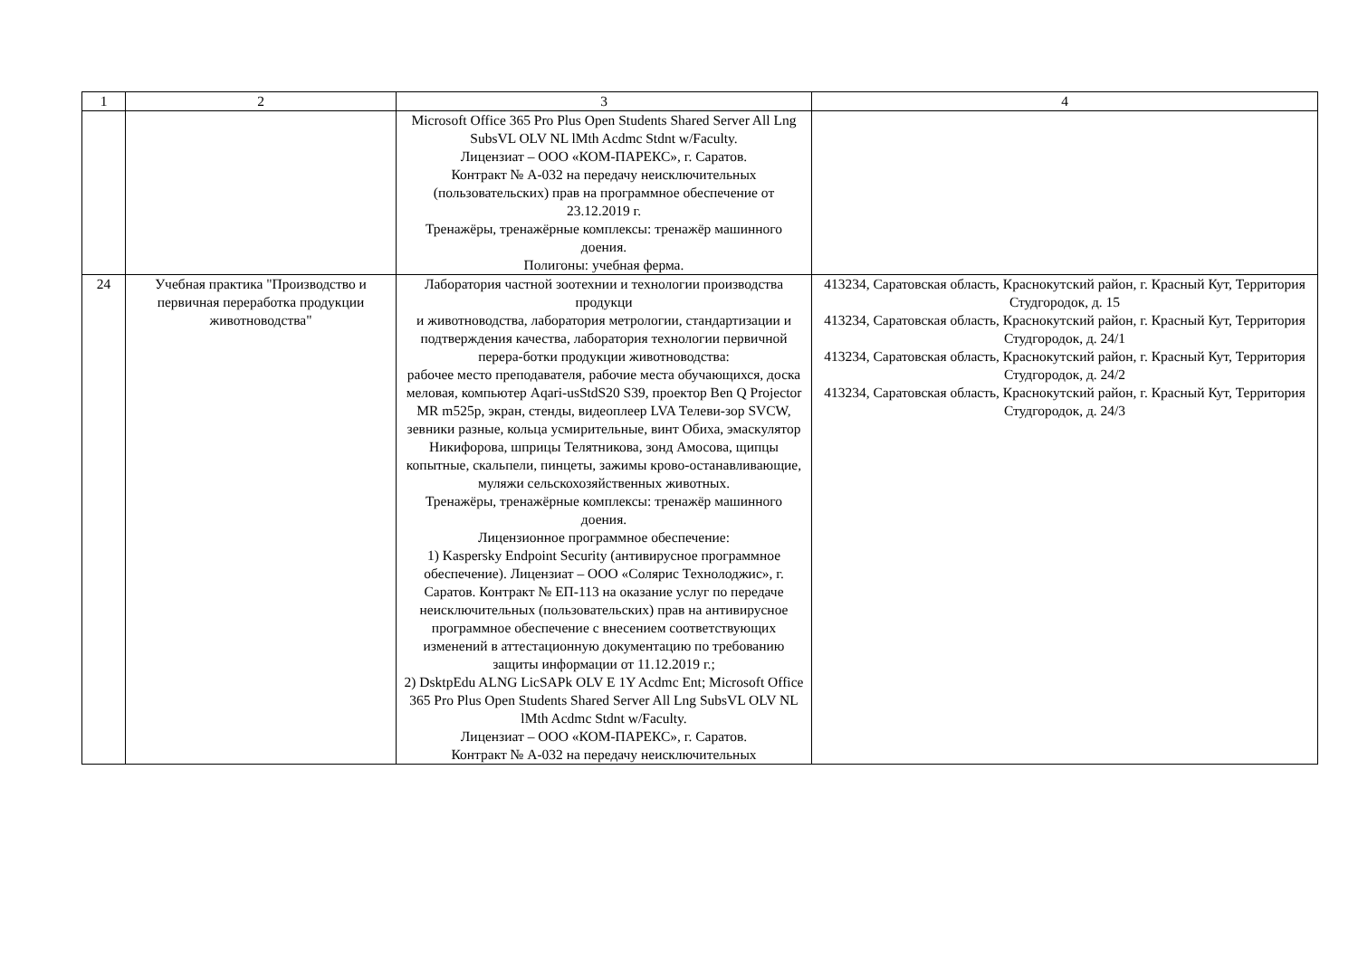| 1 | 2 | 3 | 4 |
| --- | --- | --- | --- |
| | | Microsoft Office 365 Pro Plus Open Students Shared Server All Lng SubsVL OLV NL lMth Acdmc Stdnt w/Faculty. Лицензиат – ООО «КОМ-ПАРЕКС», г. Саратов. Контракт № А-032 на передачу неисключительных (пользовательских) прав на программное обеспечение от 23.12.2019 г. Тренажёры, тренажёрные комплексы: тренажёр машинного доения. Полигоны: учебная ферма. | |
| 24 | Учебная практика "Производство и первичная переработка продукции животноводства" | Лаборатория частной зоотехнии и технологии производства продукци и животноводства, лаборатория метрологии, стандартизации и подтверждения качества, лаборатория технологии первичной перера-ботки продукции животноводства: рабочее место преподавателя, рабочие места обучающихся, доска меловая, компьютер Aqari-usStdS20 S39, проектор Ben Q Projector MR m525p, экран, стенды, видеоплеер LVA Телеви-зор SVCW, зевники разные, кольца усмирительные, винт Обиха, эмаскулятор Никифорова, шприцы Телятникова, зонд Амосова, щипцы копытные, скальпели, пинцеты, зажимы крово-останавливающие, муляжи сельскохозяйственных животных. Тренажёры, тренажёрные комплексы: тренажёр машинного доения. Лицензионное программное обеспечение: 1) Kaspersky Endpoint Security (антивирусное программное обеспечение). Лицензиат – ООО «Солярис Технолоджис», г. Саратов. Контракт № ЕП-113 на оказание услуг по передаче неисключительных (пользовательских) прав на антивирусное программное обеспечение с внесением соответствующих изменений в аттестационную документацию по требованию защиты информации от 11.12.2019 г.; 2) DsktpEdu ALNG LicSAPk OLV E 1Y Acdmc Ent; Microsoft Office 365 Pro Plus Open Students Shared Server All Lng SubsVL OLV NL lMth Acdmc Stdnt w/Faculty. Лицензиат – ООО «КОМ-ПАРЕКС», г. Саратов. Контракт № А-032 на передачу неисключительных | 413234, Саратовская область, Краснокутский район, г. Красный Кут, Территория Студгородок, д. 15 413234, Саратовская область, Краснокутский район, г. Красный Кут, Территория Студгородок, д. 24/1 413234, Саратовская область, Краснокутский район, г. Красный Кут, Территория Студгородок, д. 24/2 413234, Саратовская область, Краснокутский район, г. Красный Кут, Территория Студгородок, д. 24/3 |